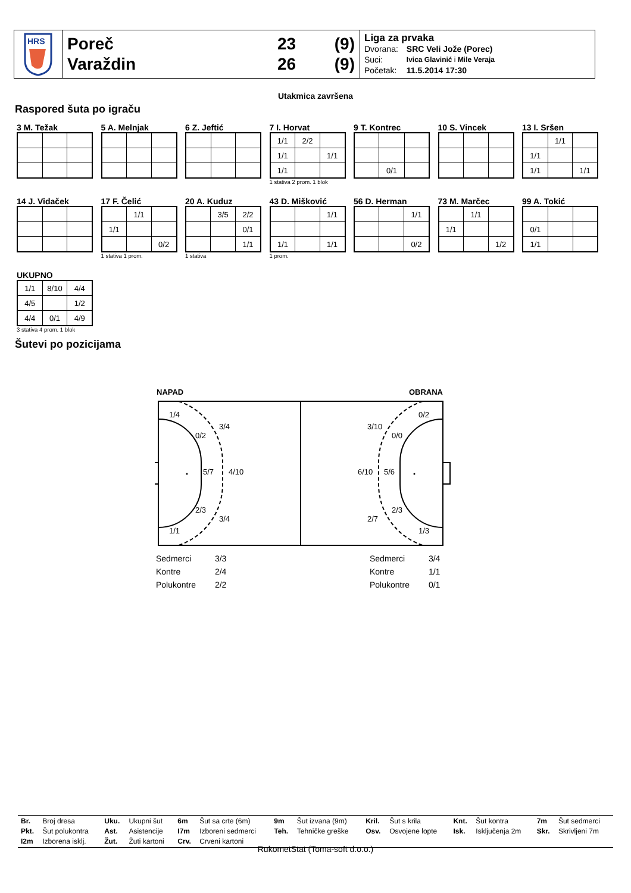HRS
Poreč 23 (9)
Varaždin 26 (9)
Liga za prvaka
| Dvorana: | SRC Veli Jože (Porec) |
| Suci: | Ivica Glavinić i Mile Veraja |
| Početak: | 11.5.2014 17:30 |
Utakmica završena
Raspored šuta po igraču
3 M. Težak 5 A. Melnjak 6 Z. Jeftić 7 I. Horvat
| 1/1 | 2/2 | |
| 1/1 | | 1/1 |
| 1/1 | | |
1 stativa 2 prom. 1 blok
9 T. Kontrec
| | 0/1 | |
10 S. Vincek 13 I. Sršen
| | 1/1 | |
| 1/1 | | |
| 1/1 | | 1/1 |
14 J. Vidaček 17 F. Čelić
| | 1/1 | |
| 1/1 | | |
| | | 0/2 |
1 stativa 1 prom.
20 A. Kuduz
| | 3/5 | 2/2 |
| | | 0/1 |
| | | 1/1 |
1 stativa
43 D. Mišković
| | | 1/1 |
| 1/1 | | 1/1 |
1 prom.
56 D. Herman
| | | 1/1 |
| | | 0/2 |
73 M. Marčec
| | 1/1 | |
| 1/1 | | |
| | | 1/2 |
99 A. Tokić
| 0/1 | | |
| 1/1 | | |
UKUPNO
| 1/1 | 8/10 | 4/4 |
| 4/5 | | 1/2 |
| 4/4 | 0/1 | 4/9 |
3 stativa 4 prom. 1 blok
Šutevi po pozicijama
NAPAD
OBRANA
1/4
3/4
0/2
5/7
4/10
2/3
3/4
1/1
0/2
3/10
0/0
6/10
5/6
2/3
2/7
1/3
| Sedmerci | 3/3 |
| Kontre | 2/4 |
| Polukontre | 2/2 |
| Sedmerci | 3/4 |
| Kontre | 1/1 |
| Polukontre | 0/1 |
| Br. | Broj dresa | Uku. | Ukupni šut | 6m | Šut sa crte (6m) | 9m | Šut izvana (9m) | Kril. | Šut s krila | Knt. | Šut kontra | 7m | Šut sedmerci |
| Pkt. | Šut polukontra | Ast. | Asistencije | I7m | Izboreni sedmerci | Teh. | Tehničke greške | Osv. | Osvojene lopte | Isk. | Isključenja 2m | Skr. | Skrivljeni 7m |
| I2m | Izborena isklj. | Žut. | Žuti kartoni | Crv. | Crveni kartoni | | | | | | | | |
RukometStat (Toma-soft d.o.o.)